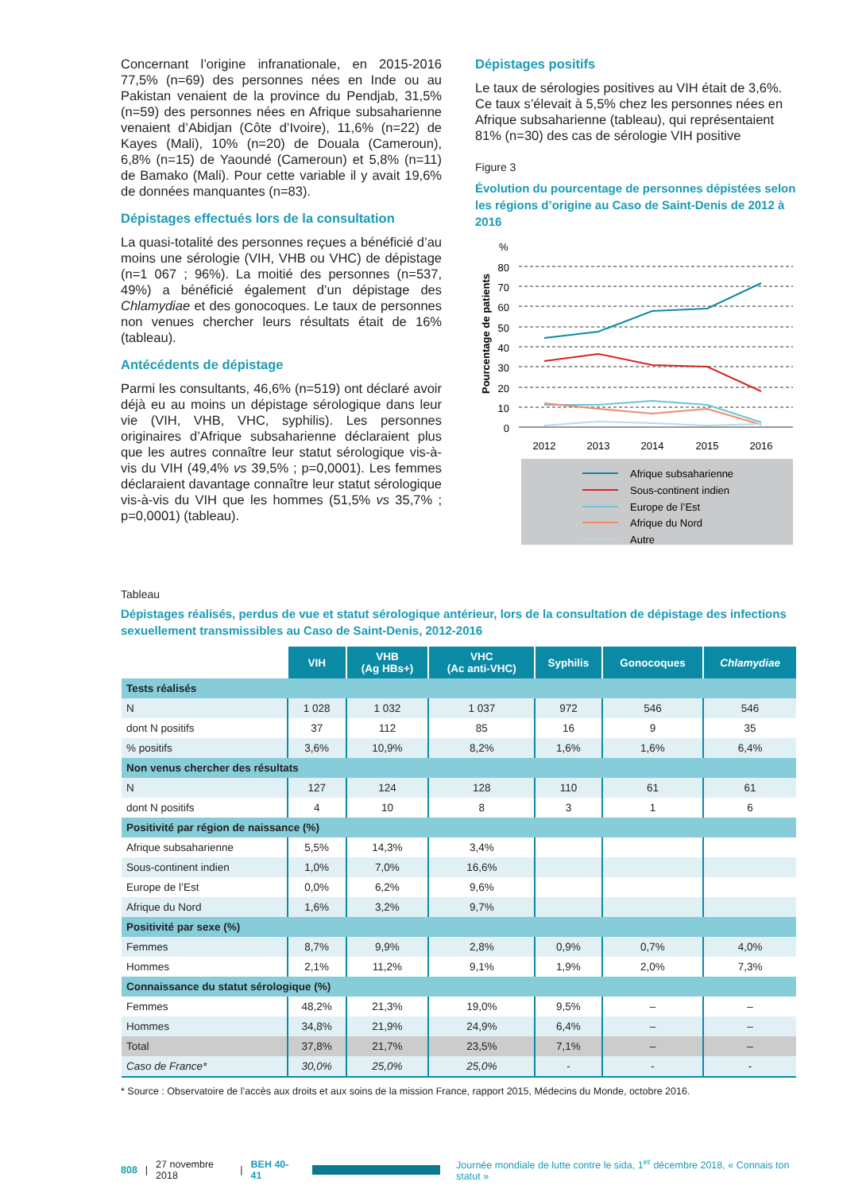Concernant l’origine infranationale, en 2015-2016 77,5% (n=69) des personnes nées en Inde ou au Pakistan venaient de la province du Pendjab, 31,5% (n=59) des personnes nées en Afrique subsaharienne venaient d’Abidjan (Côte d’Ivoire), 11,6% (n=22) de Kayes (Mali), 10% (n=20) de Douala (Cameroun), 6,8% (n=15) de Yaoundé (Cameroun) et 5,8% (n=11) de Bamako (Mali). Pour cette variable il y avait 19,6% de données manquantes (n=83).
Dépistages effectués lors de la consultation
La quasi-totalité des personnes reçues a bénéficié d’au moins une sérologie (VIH, VHB ou VHC) de dépistage (n=1 067 ; 96%). La moitié des personnes (n=537, 49%) a bénéficié également d’un dépistage des Chlamydiae et des gonocoques. Le taux de personnes non venues chercher leurs résultats était de 16% (tableau).
Antécédents de dépistage
Parmi les consultants, 46,6% (n=519) ont déclaré avoir déjà eu au moins un dépistage sérologique dans leur vie (VIH, VHB, VHC, syphilis). Les personnes originaires d’Afrique subsaharienne déclaraient plus que les autres connaître leur statut sérologique vis-à-vis du VIH (49,4% vs 39,5% ; p=0,0001). Les femmes déclaraient davantage connaître leur statut sérologique vis-à-vis du VIH que les hommes (51,5% vs 35,7% ; p=0,0001) (tableau).
Dépistages positifs
Le taux de sérologies positives au VIH était de 3,6%. Ce taux s’élevait à 5,5% chez les personnes nées en Afrique subsaharienne (tableau), qui représentaient 81% (n=30) des cas de sérologie VIH positive
Figure 3
Évolution du pourcentage de personnes dépistées selon les régions d’origine au Caso de Saint-Denis de 2012 à 2016
%
Pourcentage de patients
80
70
60
50
40
30
20
10
0
2012
2013
2014
2015
2016
Afrique subsaharienne
Sous-continent indien
Europe de l’Est
Afrique du Nord
Autre
Tableau
Dépistages réalisés, perdus de vue et statut sérologique antérieur, lors de la consultation de dépistage des infections sexuellement transmissibles au Caso de Saint-Denis, 2012-2016
| | VIH | VHB (Ag HBs+) | VHC (Ac anti-VHC) | Syphilis | Gonocoques | Chlamydiae |
| --- | --- | --- | --- | --- | --- | --- |
| Tests réalisés | | | | | | |
| N | 1 028 | 1 032 | 1 037 | 972 | 546 | 546 |
| dont N positifs | 37 | 112 | 85 | 16 | 9 | 35 |
| % positifs | 3,6% | 10,9% | 8,2% | 1,6% | 1,6% | 6,4% |
| Non venus chercher des résultats | | | | | | |
| N | 127 | 124 | 128 | 110 | 61 | 61 |
| dont N positifs | 4 | 10 | 8 | 3 | 1 | 6 |
| Positivité par région de naissance (%) | | | | | | |
| Afrique subsaharienne | 5,5% | 14,3% | 3,4% | | | |
| Sous-continent indien | 1,0% | 7,0% | 16,6% | | | |
| Europe de l’Est | 0,0% | 6,2% | 9,6% | | | |
| Afrique du Nord | 1,6% | 3,2% | 9,7% | | | |
| Positivité par sexe (%) | | | | | | |
| Femmes | 8,7% | 9,9% | 2,8% | 0,9% | 0,7% | 4,0% |
| Hommes | 2,1% | 11,2% | 9,1% | 1,9% | 2,0% | 7,3% |
| Connaissance du statut sérologique (%) | | | | | | |
| Femmes | 48,2% | 21,3% | 19,0% | 9,5% | – | – |
| Hommes | 34,8% | 21,9% | 24,9% | 6,4% | – | – |
| Total | 37,8% | 21,7% | 23,5% | 7,1% | – | – |
| Caso de France* | 30,0% | 25,0% | 25,0% | - | - | - |
* Source : Observatoire de l’accès aux droits et aux soins de la mission France, rapport 2015, Médecins du Monde, octobre 2016.
808 | 27 novembre 2018 | BEH 40-41 Journée mondiale de lutte contre le sida, 1<sup>er</sup> décembre 2018, « Connais ton statut »